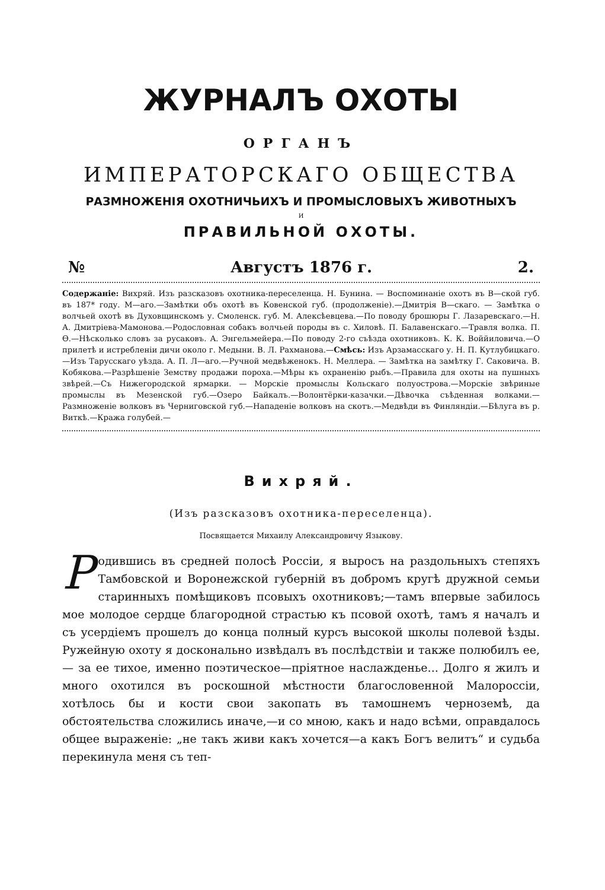ЖУРНАЛЪ ОХОТЫ
ОРГАНЪ
ИМПЕРАТОРСКАГО ОБЩЕСТВА
РАЗМНОЖЕНІЯ ОХОТНИЧЬИХЪ И ПРОМЫСЛОВЫХЪ ЖИВОТНЫХЪ
И
ПРАВИЛЬНОЙ ОХОТЫ.
№ Августъ 1876 г. 2.
Содержаніе: Вихряй. Изъ разсказовъ охотника-переселенца. Н. Бунина. — Воспоминаніе охотъ въ В—ской губ. въ 187* году. М—аго.—Замѣтки объ охотѣ въ Ковенской губ. (продолженіе).—Дмитрія В—скаго. — Замѣтка о волчьей охотѣ въ Духовщинскомъ у. Смоленск. губ. М. Алексѣевцева.—По поводу брошюры Г. Лазаревскаго.—Н. А. Дмитріева-Мамонова.—Родословная собакъ волчьей породы въ с. Хиловѣ. П. Балавенскаго.—Травля волка. П. Ѳ.—Нѣсколько словъ за русаковъ. А. Энгельмейера.—По поводу 2-го съѣзда охотниковъ. К. К. Воййиловича.—О прилетѣ и истребленіи дичи около г. Медыни. В. Л. Рахманова.—Смѣсь: Изъ Арзамасскаго у. Н. П. Кутлубицкаго.—Изъ Тарусскаго уѣзда. А. П. Л—аго.—Ручной медвѣженокъ. Н. Меллера. — Замѣтка на замѣтку Г. Саковича. В. Кобякова.—Разрѣшеніе Земству продажи пороха.—Мѣры къ охраненію рыбъ.—Правила для охоты на пушныхъ звѣрей.—Съ Нижегородской ярмарки. — Морскіе промыслы Кольскаго полуострова.—Морскіе звѣриные промыслы въ Мезенской губ.—Озеро Байкалъ.—Волонтёрки-казачки.—Дѣвочка съѣденная волками.—Размноженіе волковъ въ Черниговской губ.—Нападеніе волковъ на скотъ.—Медвѣди въ Финляндіи.—Бѣлуга въ р. Виткѣ.—Кража голубей.—
Вихряй.
(Изъ разсказовъ охотника-переселенца).
Посвящается Михаилу Александровичу Языкову.
Родившись въ средней полосѣ Россіи, я выросъ на раздольныхъ степяхъ Тамбовской и Воронежской губерній въ добромъ кругѣ дружной семьи старинныхъ помѣщиковъ псовыхъ охотниковъ;—тамъ впервые забилось мое молодое сердце благородной страстью къ псовой охотѣ, тамъ я началъ и съ усердіемъ прошелъ до конца полный курсъ высокой школы полевой ѣзды. Ружейную охоту я досконально извѣдалъ въ послѣдствіи и также полюбилъ ее, — за ее тихое, именно поэтическое—пріятное наслажденье... Долго я жилъ и много охотился въ роскошной мѣстности благословенной Малороссіи, хотѣлось бы и кости свои закопать въ тамошнемъ черноземѣ, да обстоятельства сложились иначе,—и со мною, какъ и надо всѣми, оправдалось общее выраженіе: „не такъ живи какъ хочется—а какъ Богъ велитъ“ и судьба перекинула меня съ теп-